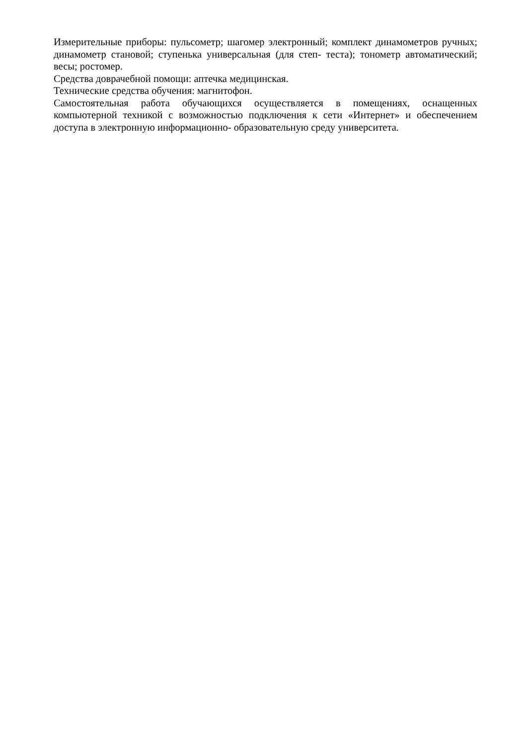Измерительные приборы: пульсометр; шагомер электронный; комплект динамометров ручных; динамометр становой; ступенька универсальная (для степ- теста); тонометр автоматический; весы; ростомер.
Средства доврачебной помощи: аптечка медицинская.
Технические средства обучения: магнитофон.
Самостоятельная работа обучающихся осуществляется в помещениях, оснащенных компьютерной техникой с возможностью подключения к сети «Интернет» и обеспечением доступа в электронную информационно- образовательную среду университета.